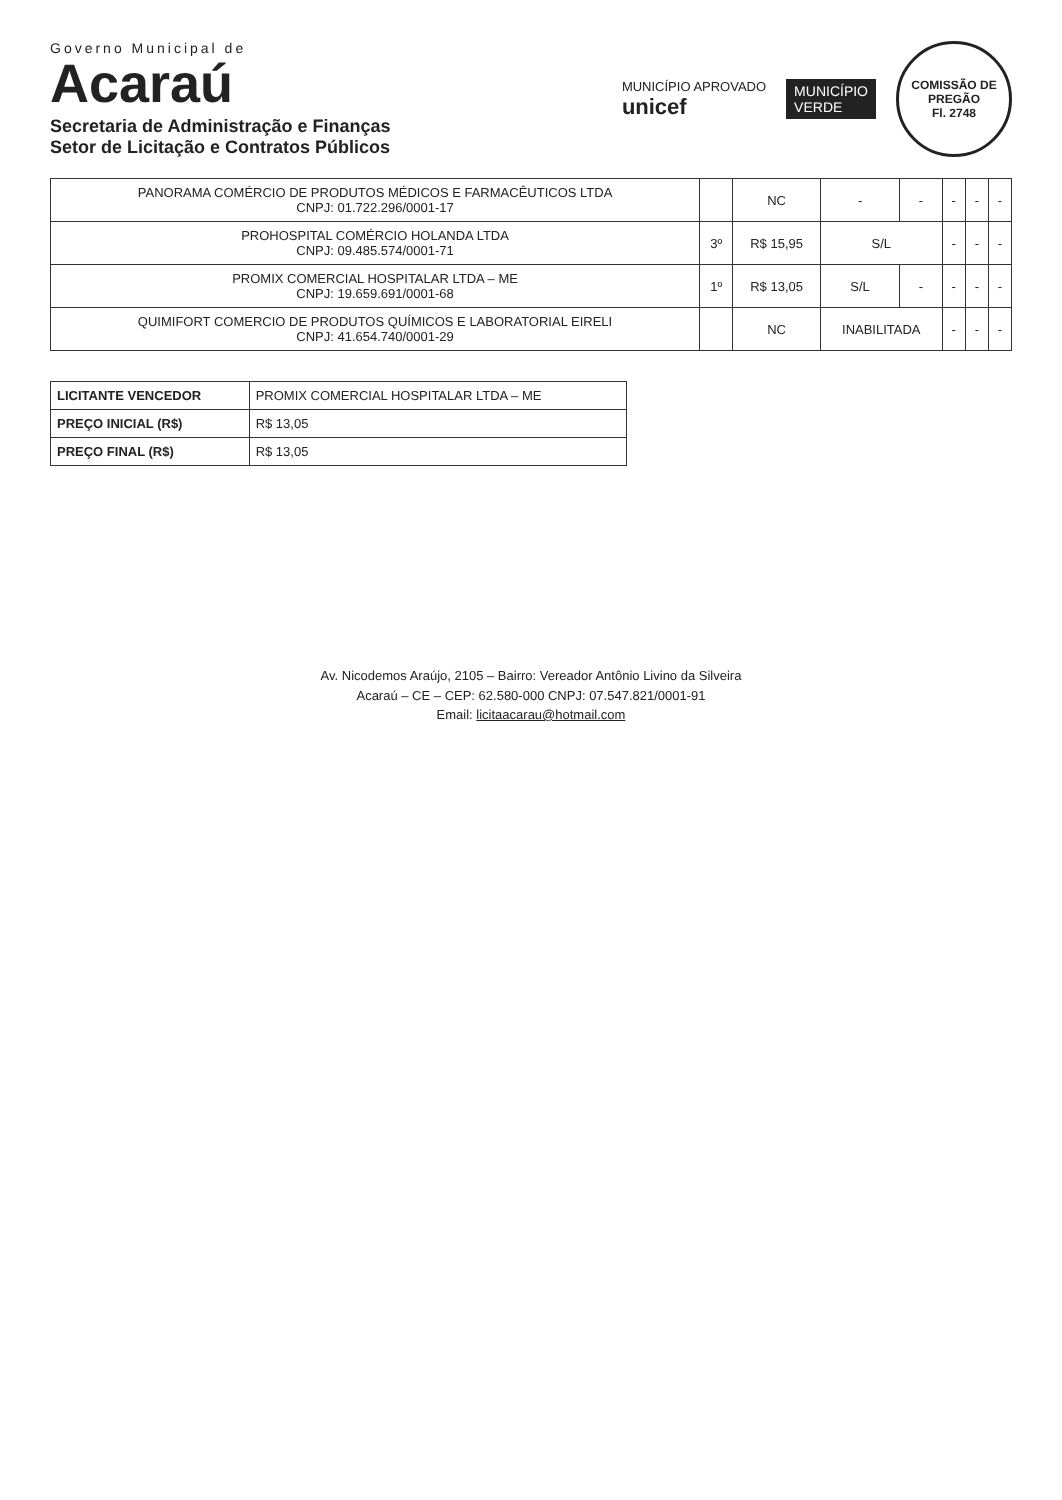Governo Municipal de
Acaraú
Secretaria de Administração e Finanças
Setor de Licitação e Contratos Públicos
MUNICÍPIO APROVADO
unicef
MUNICÍPIO
VERDE
COMISSÃO DE PREGÃO
Fl. 2748
| PANORAMA COMÉRCIO DE PRODUTOS MÉDICOS E FARMACÊUTICOS LTDA CNPJ: 01.722.296/0001-17 | | NC | - | - | - | - | - |
| PROHOSPITAL COMÉRCIO HOLANDA LTDA CNPJ: 09.485.574/0001-71 | 3º | R$ 15,95 | S/L | | - | - | - |
| PROMIX COMERCIAL HOSPITALAR LTDA – ME CNPJ: 19.659.691/0001-68 | 1º | R$ 13,05 | S/L | - | - | - | - |
| QUIMIFORT COMERCIO DE PRODUTOS QUÍMICOS E LABORATORIAL EIRELI CNPJ: 41.654.740/0001-29 | | NC | INABILITADA | | - | - | - |
| LICITANTE VENCEDOR | PROMIX COMERCIAL HOSPITALAR LTDA – ME |
| PREÇO INICIAL (R$) | R$ 13,05 |
| PREÇO FINAL (R$) | R$ 13,05 |
Av. Nicodemos Araújo, 2105 – Bairro: Vereador Antônio Livino da Silveira
Acaraú – CE – CEP: 62.580-000 CNPJ: 07.547.821/0001-91
Email: licitaacarau@hotmail.com